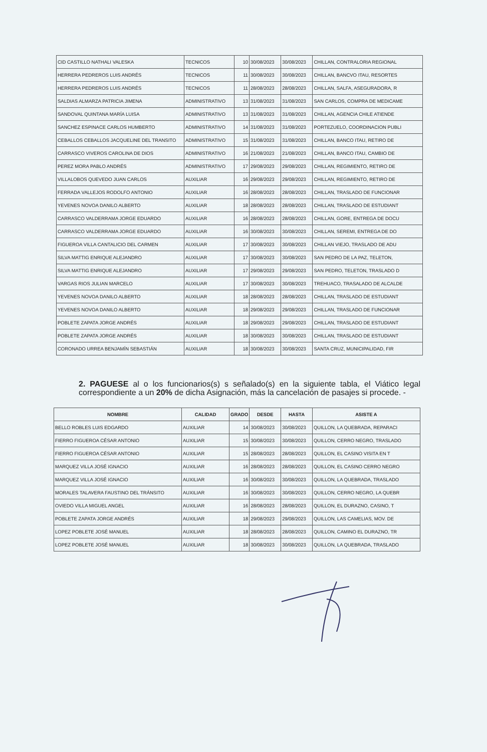| CID CASTILLO NATHALI VALESKA | TECNICOS | 10 | 30/08/2023 | 30/08/2023 | CHILLAN, CONTRALORIA REGIONAL |
| HERRERA PEDREROS LUIS ANDRÉS | TECNICOS | 11 | 30/08/2023 | 30/08/2023 | CHILLAN, BANCVO ITAU, RESORTES |
| HERRERA PEDREROS LUIS ANDRÉS | TECNICOS | 11 | 28/08/2023 | 28/08/2023 | CHILLAN, SALFA, ASEGURADORA, R |
| SALDIAS ALMARZA PATRICIA JIMENA | ADMINISTRATIVO | 13 | 31/08/2023 | 31/08/2023 | SAN CARLOS, COMPRA DE MEDICAME |
| SANDOVAL QUINTANA MARÍA LUISA | ADMINISTRATIVO | 13 | 31/08/2023 | 31/08/2023 | CHILLAN, AGENCIA CHILE ATIENDE |
| SANCHEZ ESPINACE CARLOS HUMBERTO | ADMINISTRATIVO | 14 | 31/08/2023 | 31/08/2023 | PORTEZUELO, COORDINACION PUBLI |
| CEBALLOS CEBALLOS JACQUELINE DEL TRANSITO | ADMINISTRATIVO | 15 | 31/08/2023 | 31/08/2023 | CHILLAN, BANCO ITAU, RETIRO DE |
| CARRASCO VIVEROS CAROLINA DE DIOS | ADMINISTRATIVO | 16 | 21/08/2023 | 21/08/2023 | CHILLAN, BANCO ITAU, CAMBIO DE |
| PEREZ MORA PABLO ANDRÉS | ADMINISTRATIVO | 17 | 29/08/2023 | 29/08/2023 | CHILLAN, REGIMIENTO, RETIRO DE |
| VILLALOBOS QUEVEDO JUAN CARLOS | AUXILIAR | 16 | 29/08/2023 | 29/08/2023 | CHILLAN, REGIMIENTO, RETIRO DE |
| FERRADA VALLEJOS RODOLFO ANTONIO | AUXILIAR | 16 | 28/08/2023 | 28/08/2023 | CHILLAN, TRASLADO DE FUNCIONAR |
| YEVENES NOVOA DANILO ALBERTO | AUXILIAR | 18 | 28/08/2023 | 28/08/2023 | CHILLAN, TRASLADO DE ESTUDIANT |
| CARRASCO VALDERRAMA JORGE EDUARDO | AUXILIAR | 16 | 28/08/2023 | 28/08/2023 | CHILLAN, GORE, ENTREGA DE DOCU |
| CARRASCO VALDERRAMA JORGE EDUARDO | AUXILIAR | 16 | 30/08/2023 | 30/08/2023 | CHILLAN, SEREMI, ENTREGA DE DO |
| FIGUEROA VILLA CANTALICIO DEL CARMEN | AUXILIAR | 17 | 30/08/2023 | 30/08/2023 | CHILLAN VIEJO, TRASLADO DE ADU |
| SILVA MATTIG ENRIQUE ALEJANDRO | AUXILIAR | 17 | 30/08/2023 | 30/08/2023 | SAN PEDRO DE LA PAZ, TELETON, |
| SILVA MATTIG ENRIQUE ALEJANDRO | AUXILIAR | 17 | 29/08/2023 | 29/08/2023 | SAN PEDRO, TELETON, TRASLADO D |
| VARGAS RIOS JULIAN MARCELO | AUXILIAR | 17 | 30/08/2023 | 30/08/2023 | TREHUACO, TRASALADO DE ALCALDE |
| YEVENES NOVOA DANILO ALBERTO | AUXILIAR | 18 | 28/08/2023 | 28/08/2023 | CHILLAN, TRASLADO DE ESTUDIANT |
| YEVENES NOVOA DANILO ALBERTO | AUXILIAR | 18 | 29/08/2023 | 29/08/2023 | CHILLAN, TRASLADO DE FUNCIONAR |
| POBLETE ZAPATA JORGE ANDRÉS | AUXILIAR | 18 | 29/08/2023 | 29/08/2023 | CHILLAN, TRASLADO DE ESTUDIANT |
| POBLETE ZAPATA JORGE ANDRÉS | AUXILIAR | 18 | 30/08/2023 | 30/08/2023 | CHILLAN, TRASLADO DE ESTUDIANT |
| CORONADO URREA BENJAMÍN SEBASTIÁN | AUXILIAR | 18 | 30/08/2023 | 30/08/2023 | SANTA CRUZ, MUNICIPALIDAD, FIR |
2. PAGUESE al o los funcionarios(s) s señalado(s) en la siguiente tabla, el Viático legal correspondiente a un 20% de dicha Asignación, más la cancelación de pasajes si procede. -
| NOMBRE | CALIDAD | GRADO | DESDE | HASTA | ASISTE A |
| --- | --- | --- | --- | --- | --- |
| BELLO ROBLES LUIS EDGARDO | AUXILIAR | 14 | 30/08/2023 | 30/08/2023 | QUILLON, LA QUEBRADA, REPARACI |
| FIERRO FIGUEROA CÉSAR ANTONIO | AUXILIAR | 15 | 30/08/2023 | 30/08/2023 | QUILLON, CERRO NEGRO, TRASLADO |
| FIERRO FIGUEROA CÉSAR ANTONIO | AUXILIAR | 15 | 28/08/2023 | 28/08/2023 | QUILLON, EL CASINO VISITA EN T |
| MARQUEZ VILLA JOSÉ IGNACIO | AUXILIAR | 16 | 28/08/2023 | 28/08/2023 | QUILLON, EL CASINO CERRO NEGRO |
| MARQUEZ VILLA JOSÉ IGNACIO | AUXILIAR | 16 | 30/08/2023 | 30/08/2023 | QUILLON, LA QUEBRADA, TRASLADO |
| MORALES TALAVERA FAUSTINO DEL TRÁNSITO | AUXILIAR | 16 | 30/08/2023 | 30/08/2023 | QUILLON, CERRO NEGRO, LA QUEBR |
| OVIEDO VILLA MIGUEL ANGEL | AUXILIAR | 16 | 28/08/2023 | 28/08/2023 | QUILLON, EL DURAZNO, CASINO, T |
| POBLETE ZAPATA JORGE ANDRÉS | AUXILIAR | 18 | 29/08/2023 | 29/08/2023 | QUILLON, LAS CAMELIAS, MOV. DE |
| LOPEZ POBLETE JOSÉ MANUEL | AUXILIAR | 18 | 28/08/2023 | 28/08/2023 | QUILLON, CAMINO EL DURAZNO, TR |
| LOPEZ POBLETE JOSÉ MANUEL | AUXILIAR | 18 | 30/08/2023 | 30/08/2023 | QUILLON, LA QUEBRADA, TRASLADO |